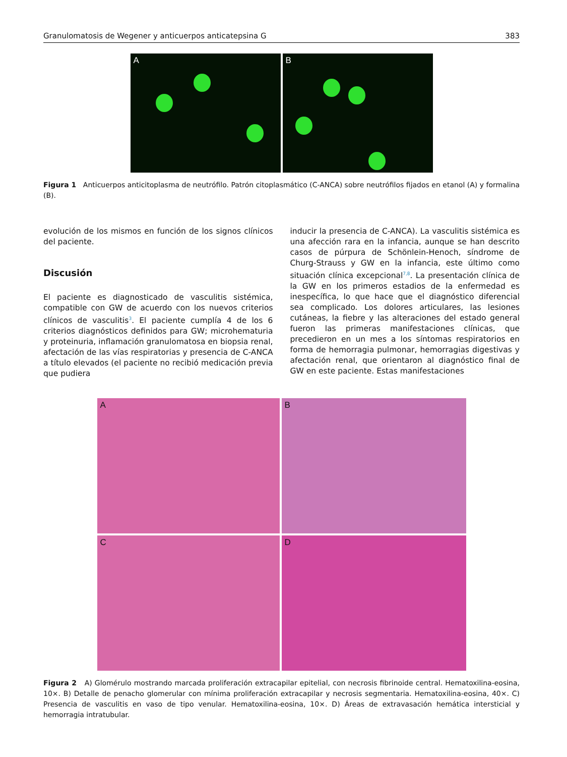Granulomatosis de Wegener y anticuerpos anticatepsina G 383
A B
Figura 1 Anticuerpos anticitoplasma de neutrófilo. Patrón citoplasmático (C-ANCA) sobre neutrófilos fijados en etanol (A) y formalina (B).
evolución de los mismos en función de los signos clínicos del paciente.
Discusión
El paciente es diagnosticado de vasculitis sistémica, compatible con GW de acuerdo con los nuevos criterios clínicos de vasculitis<sup>3</sup>. El paciente cumplía 4 de los 6 criterios diagnósticos definidos para GW; microhematuria y proteinuria, inflamación granulomatosa en biopsia renal, afectación de las vías respiratorias y presencia de C-ANCA a título elevados (el paciente no recibió medicación previa que pudiera
inducir la presencia de C-ANCA). La vasculitis sistémica es una afección rara en la infancia, aunque se han descrito casos de púrpura de Schönlein-Henoch, síndrome de Churg-Strauss y GW en la infancia, este último como situación clínica excepcional<sup>7,8</sup>. La presentación clínica de la GW en los primeros estadios de la enfermedad es inespecífica, lo que hace que el diagnóstico diferencial sea complicado. Los dolores articulares, las lesiones cutáneas, la fiebre y las alteraciones del estado general fueron las primeras manifestaciones clínicas, que precedieron en un mes a los síntomas respiratorios en forma de hemorragia pulmonar, hemorragias digestivas y afectación renal, que orientaron al diagnóstico final de GW en este paciente. Estas manifestaciones
A
B
C
D
Figura 2 A) Glomérulo mostrando marcada proliferación extracapilar epitelial, con necrosis fibrinoide central. Hematoxilina-eosina, 10×. B) Detalle de penacho glomerular con mínima proliferación extracapilar y necrosis segmentaria. Hematoxilina-eosina, 40×. C) Presencia de vasculitis en vaso de tipo venular. Hematoxilina-eosina, 10×. D) Áreas de extravasación hemática intersticial y hemorragia intratubular.